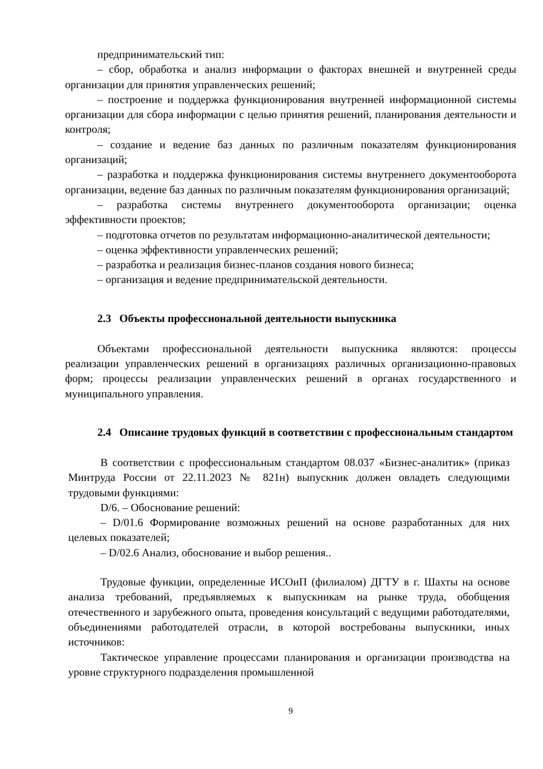предпринимательский тип:
– сбор, обработка и анализ информации о факторах внешней и внутренней среды организации для принятия управленческих решений;
– построение и поддержка функционирования внутренней информационной системы организации для сбора информации с целью принятия решений, планирования деятельности и контроля;
– создание и ведение баз данных по различным показателям функционирования организаций;
– разработка и поддержка функционирования системы внутреннего документооборота организации, ведение баз данных по различным показателям функционирования организаций;
– разработка системы внутреннего документооборота организации; оценка эффективности проектов;
– подготовка отчетов по результатам информационно-аналитической деятельности;
– оценка эффективности управленческих решений;
– разработка и реализация бизнес-планов создания нового бизнеса;
– организация и ведение предпринимательской деятельности.
2.3 Объекты профессиональной деятельности выпускника
Объектами профессиональной деятельности выпускника являются: процессы реализации управленческих решений в организациях различных организационно-правовых форм; процессы реализации управленческих решений в органах государственного и муниципального управления.
2.4 Описание трудовых функций в соответствии с профессиональным стандартом
В соответствии с профессиональным стандартом 08.037 «Бизнес-аналитик» (приказ Минтруда России от 22.11.2023 № 821н) выпускник должен овладеть следующими трудовыми функциями:
D/6. – Обоснование решений:
– D/01.6 Формирование возможных решений на основе разработанных для них целевых показателей;
– D/02.6 Анализ, обоснование и выбор решения..
Трудовые функции, определенные ИСОиП (филиалом) ДГТУ в г. Шахты на основе анализа требований, предъявляемых к выпускникам на рынке труда, обобщения отечественного и зарубежного опыта, проведения консультаций с ведущими работодателями, объединениями работодателей отрасли, в которой востребованы выпускники, иных источников:
Тактическое управление процессами планирования и организации производства на уровне структурного подразделения промышленной
9